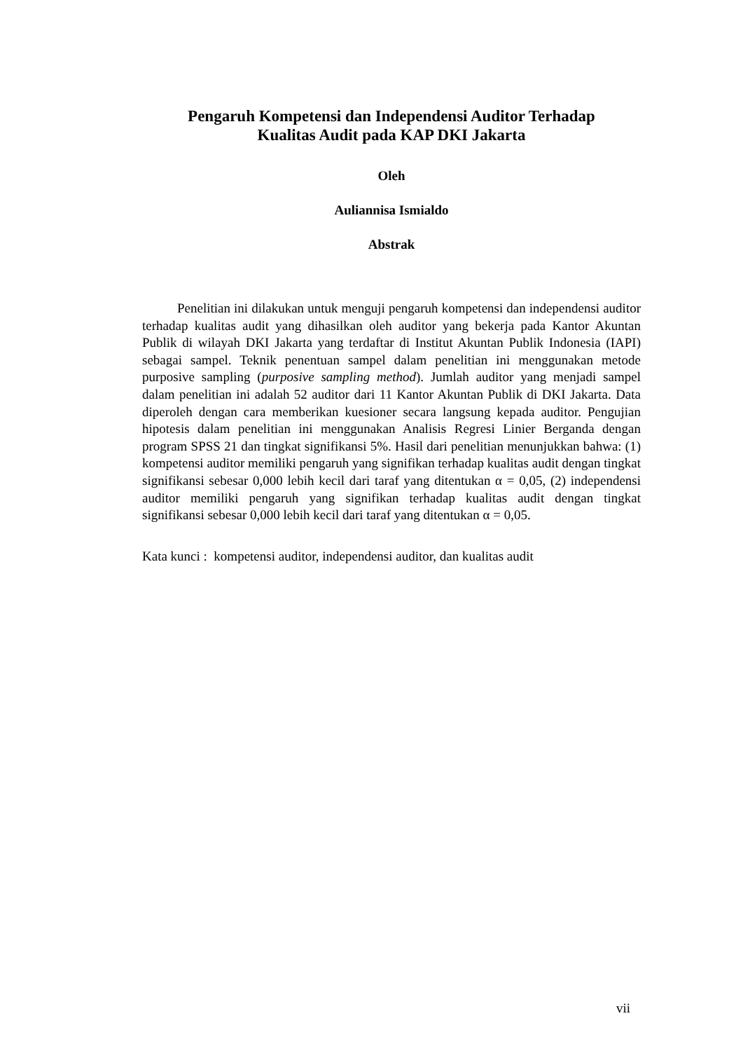Pengaruh Kompetensi dan Independensi Auditor Terhadap
Kualitas Audit pada KAP DKI Jakarta
Oleh
Auliannisa Ismialdo
Abstrak
Penelitian ini dilakukan untuk menguji pengaruh kompetensi dan independensi auditor terhadap kualitas audit yang dihasilkan oleh auditor yang bekerja pada Kantor Akuntan Publik di wilayah DKI Jakarta yang terdaftar di Institut Akuntan Publik Indonesia (IAPI) sebagai sampel. Teknik penentuan sampel dalam penelitian ini menggunakan metode purposive sampling (purposive sampling method). Jumlah auditor yang menjadi sampel dalam penelitian ini adalah 52 auditor dari 11 Kantor Akuntan Publik di DKI Jakarta. Data diperoleh dengan cara memberikan kuesioner secara langsung kepada auditor. Pengujian hipotesis dalam penelitian ini menggunakan Analisis Regresi Linier Berganda dengan program SPSS 21 dan tingkat signifikansi 5%. Hasil dari penelitian menunjukkan bahwa: (1) kompetensi auditor memiliki pengaruh yang signifikan terhadap kualitas audit dengan tingkat signifikansi sebesar 0,000 lebih kecil dari taraf yang ditentukan α = 0,05, (2) independensi auditor memiliki pengaruh yang signifikan terhadap kualitas audit dengan tingkat signifikansi sebesar 0,000 lebih kecil dari taraf yang ditentukan α = 0,05.
Kata kunci : kompetensi auditor, independensi auditor, dan kualitas audit
vii